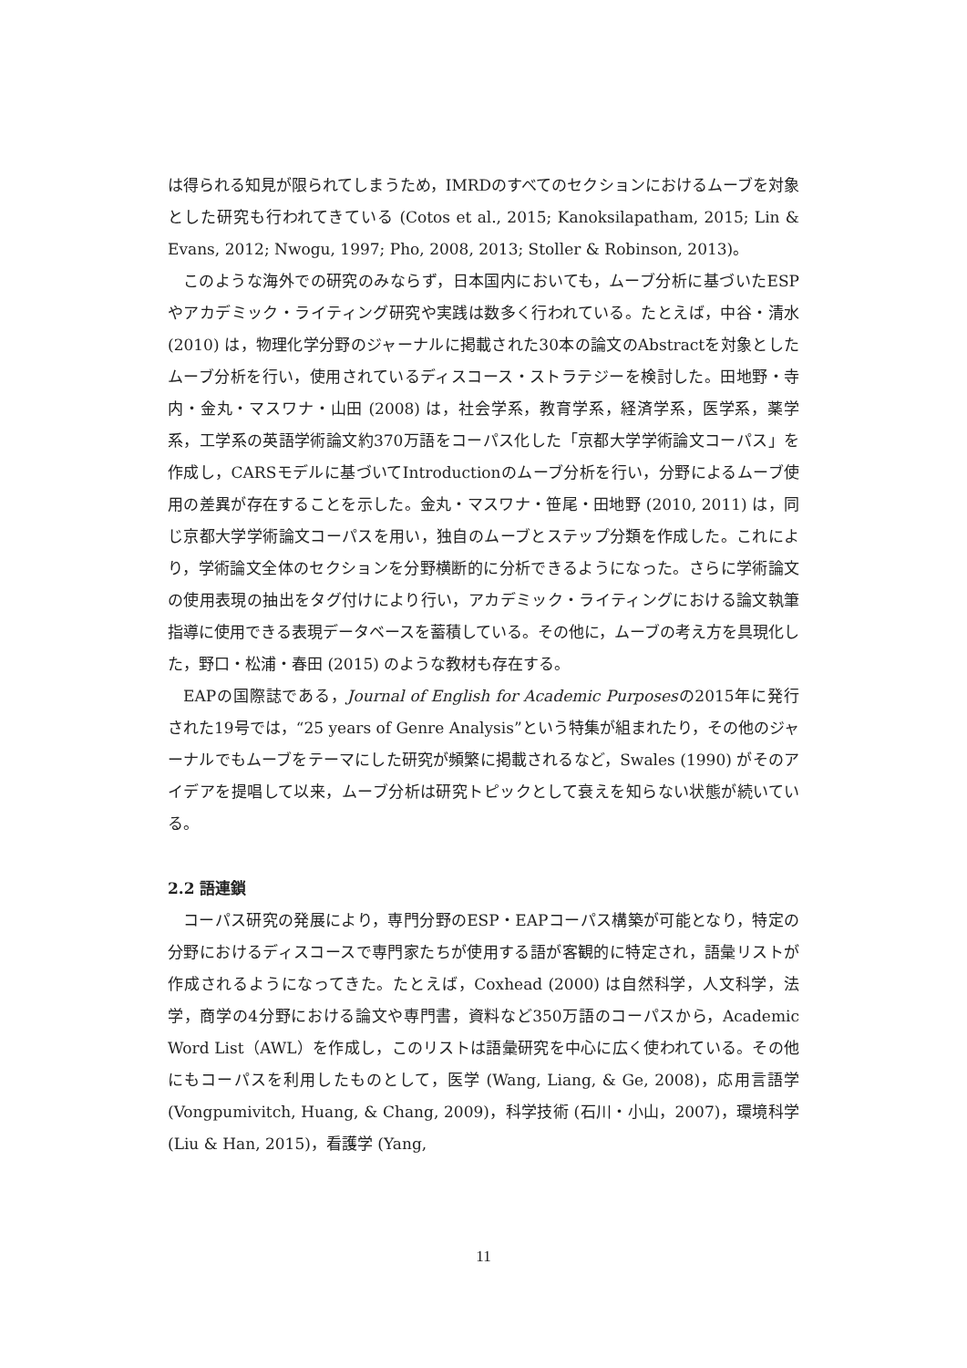は得られる知見が限られてしまうため，IMRDのすべてのセクションにおけるムーブを対象とした研究も行われてきている (Cotos et al., 2015; Kanoksilapatham, 2015; Lin & Evans, 2012; Nwogu, 1997; Pho, 2008, 2013; Stoller & Robinson, 2013)。
このような海外での研究のみならず，日本国内においても，ムーブ分析に基づいたESPやアカデミック・ライティング研究や実践は数多く行われている。たとえば，中谷・清水 (2010) は，物理化学分野のジャーナルに掲載された30本の論文のAbstractを対象としたムーブ分析を行い，使用されているディスコース・ストラテジーを検討した。田地野・寺内・金丸・マスワナ・山田 (2008) は，社会学系，教育学系，経済学系，医学系，薬学系，工学系の英語学術論文約370万語をコーパス化した「京都大学学術論文コーパス」を作成し，CARSモデルに基づいてIntroductionのムーブ分析を行い，分野によるムーブ使用の差異が存在することを示した。金丸・マスワナ・笹尾・田地野 (2010, 2011) は，同じ京都大学学術論文コーパスを用い，独自のムーブとステップ分類を作成した。これにより，学術論文全体のセクションを分野横断的に分析できるようになった。さらに学術論文の使用表現の抽出をタグ付けにより行い，アカデミック・ライティングにおける論文執筆指導に使用できる表現データベースを蓄積している。その他に，ムーブの考え方を具現化した，野口・松浦・春田 (2015) のような教材も存在する。
EAPの国際誌である，Journal of English for Academic Purposesの2015年に発行された19号では，“25 years of Genre Analysis”という特集が組まれたり，その他のジャーナルでもムーブをテーマにした研究が頻繁に掲載されるなど，Swales (1990) がそのアイデアを提唱して以来，ムーブ分析は研究トピックとして衰えを知らない状態が続いている。
2.2 語連鎖
コーパス研究の発展により，専門分野のESP・EAPコーパス構築が可能となり，特定の分野におけるディスコースで専門家たちが使用する語が客観的に特定され，語彙リストが作成されるようになってきた。たとえば，Coxhead (2000) は自然科学，人文科学，法学，商学の4分野における論文や専門書，資料など350万語のコーパスから，Academic Word List（AWL）を作成し，このリストは語彙研究を中心に広く使われている。その他にもコーパスを利用したものとして，医学 (Wang, Liang, & Ge, 2008)，応用言語学 (Vongpumivitch, Huang, & Chang, 2009)，科学技術 (石川・小山，2007)，環境科学 (Liu & Han, 2015)，看護学 (Yang,
11